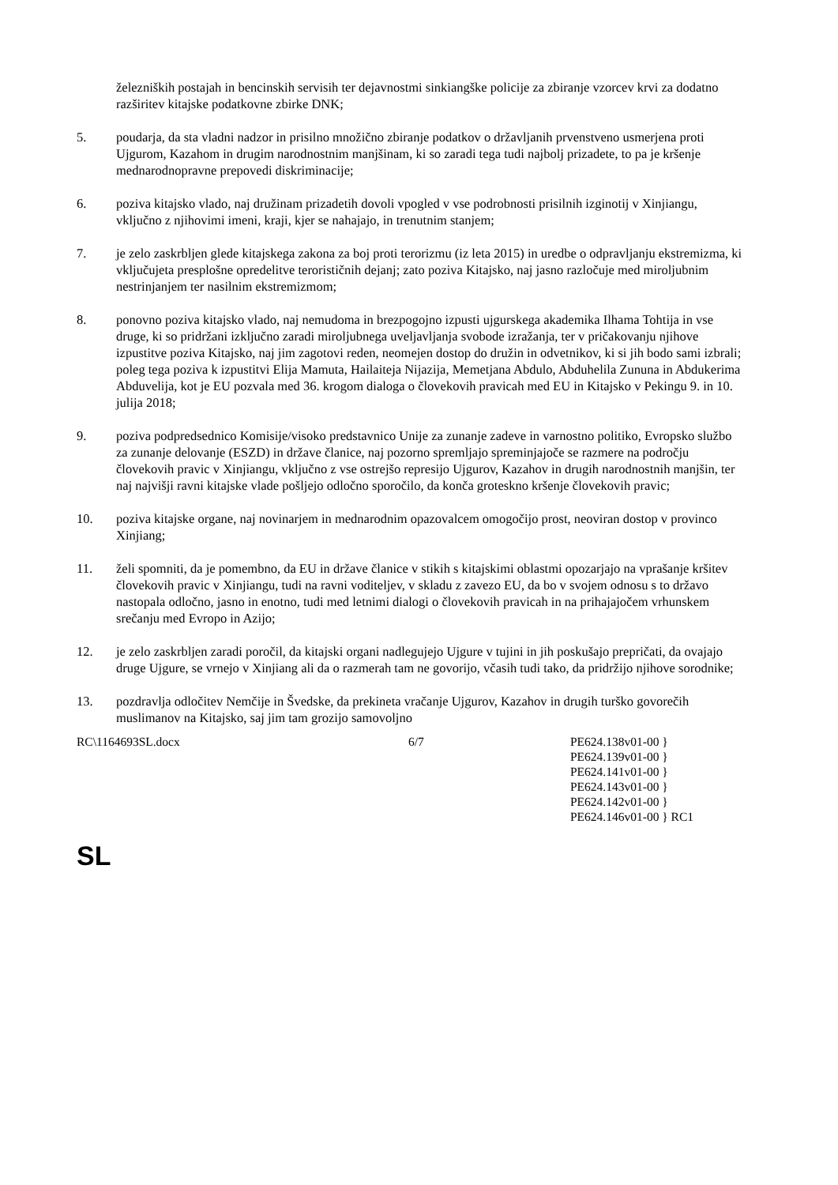železniških postajah in bencinskih servisih ter dejavnostmi sinkiangške policije za zbiranje vzorcev krvi za dodatno razširitev kitajske podatkovne zbirke DNK;
5. poudarja, da sta vladni nadzor in prisilno množično zbiranje podatkov o državljanih prvenstveno usmerjena proti Ujgurom, Kazahom in drugim narodnostnim manjšinam, ki so zaradi tega tudi najbolj prizadete, to pa je kršenje mednarodnopravne prepovedi diskriminacije;
6. poziva kitajsko vlado, naj družinam prizadetih dovoli vpogled v vse podrobnosti prisilnih izginotij v Xinjiangu, vključno z njihovimi imeni, kraji, kjer se nahajajo, in trenutnim stanjem;
7. je zelo zaskrbljen glede kitajskega zakona za boj proti terorizmu (iz leta 2015) in uredbe o odpravljanju ekstremizma, ki vključujeta presplošne opredelitve terorističnih dejanj; zato poziva Kitajsko, naj jasno razločuje med miroljubnim nestrinjanjem ter nasilnim ekstremizmom;
8. ponovno poziva kitajsko vlado, naj nemudoma in brezpogojno izpusti ujgurskega akademika Ilhama Tohtija in vse druge, ki so pridržani izključno zaradi miroljubnega uveljavljanja svobode izražanja, ter v pričakovanju njihove izpustitve poziva Kitajsko, naj jim zagotovi reden, neomejen dostop do družin in odvetnikov, ki si jih bodo sami izbrali; poleg tega poziva k izpustitvi Elija Mamuta, Hailaiteja Nijazija, Memetjana Abdulo, Abduhelila Zununa in Abdukerima Abduvelija, kot je EU pozvala med 36. krogom dialoga o človekovih pravicah med EU in Kitajsko v Pekingu 9. in 10. julija 2018;
9. poziva podpredsednico Komisije/visoko predstavnico Unije za zunanje zadeve in varnostno politiko, Evropsko službo za zunanje delovanje (ESZD) in države članice, naj pozorno spremljajo spreminjajoče se razmere na področju človekovih pravic v Xinjiangu, vključno z vse ostrejšo represijo Ujgurov, Kazahov in drugih narodnostnih manjšin, ter naj najvišji ravni kitajske vlade pošljejo odločno sporočilo, da konča groteskno kršenje človekovih pravic;
10. poziva kitajske organe, naj novinarjem in mednarodnim opazovalcem omogočijo prost, neoviran dostop v provinco Xinjiang;
11. želi spomniti, da je pomembno, da EU in države članice v stikih s kitajskimi oblastmi opozarjajo na vprašanje kršitev človekovih pravic v Xinjiangu, tudi na ravni voditeljev, v skladu z zavezo EU, da bo v svojem odnosu s to državo nastopala odločno, jasno in enotno, tudi med letnimi dialogi o človekovih pravicah in na prihajajočem vrhunskem srečanju med Evropo in Azijo;
12. je zelo zaskrbljen zaradi poročil, da kitajski organi nadlegujejo Ujgure v tujini in jih poskušajo prepričati, da ovajajo druge Ujgure, se vrnejo v Xinjiang ali da o razmerah tam ne govorijo, včasih tudi tako, da pridržijo njihove sorodnike;
13. pozdravlja odločitev Nemčije in Švedske, da prekineta vračanje Ujgurov, Kazahov in drugih turško govorečih muslimanov na Kitajsko, saj jim tam grozijo samovoljno
RC\1164693SL.docx 6/7 PE624.138v01-00 }
PE624.139v01-00 }
PE624.141v01-00 }
PE624.143v01-00 }
PE624.142v01-00 }
PE624.146v01-00 } RC1
SL